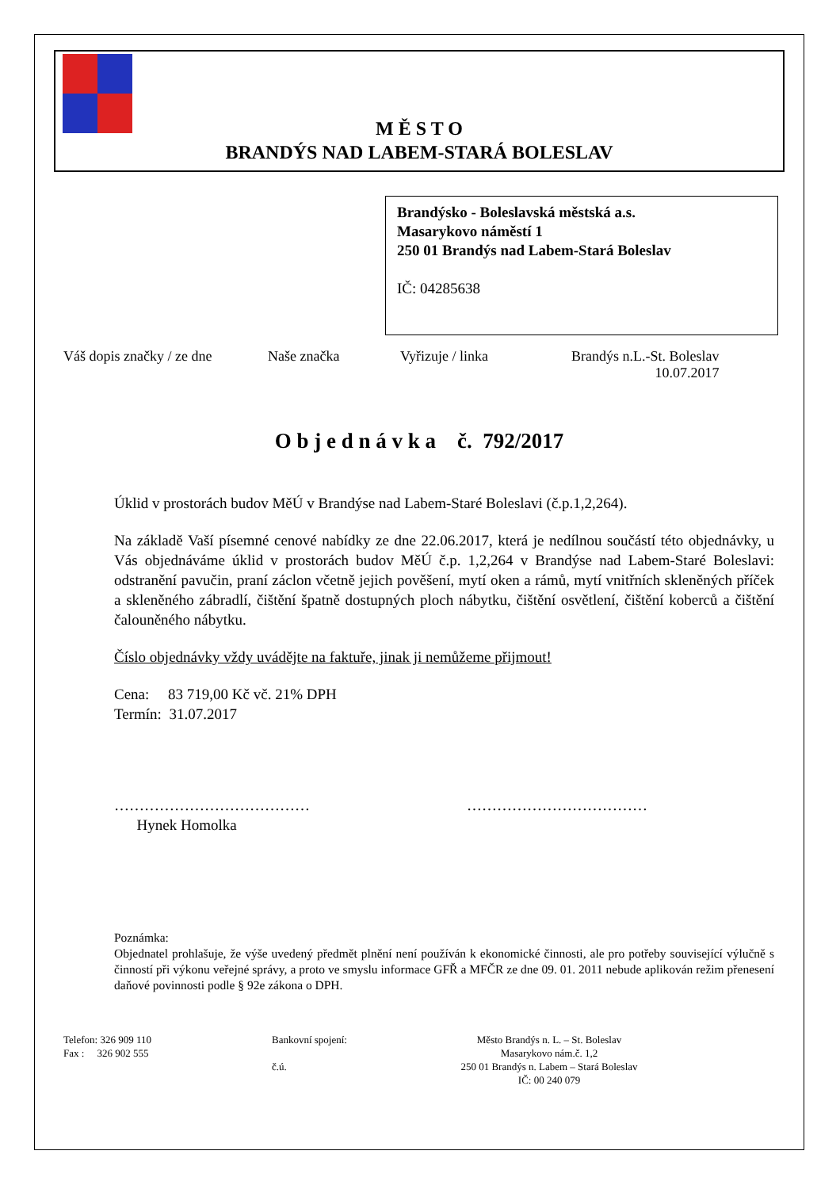M Ě S T O
BRANDÝS NAD LABEM-STARÁ BOLESLAV
Brandýsko - Boleslavská městská a.s.
Masarykovo náměstí 1
250 01 Brandýs nad Labem-Stará Boleslav
IČ: 04285638
Váš dopis značky / ze dne
Našе značka Vyřizuje / linka Brandýs n.L.-St. Boleslav
10.07.2017
O b j e d n á v k a č. 792/2017
Úklid v prostorách budov MěÚ v Brandýse nad Labem-Staré Boleslavi (č.p.1,2,264).
Na základě Vaší písemné cenové nabídky ze dne 22.06.2017, která je nedílnou součástí této objednávky, u Vás objednáváme úklid v prostorách budov MěÚ č.p. 1,2,264 v Brandýse nad Labem-Staré Boleslavi: odstranění pavučin, praní záclon včetně jejich pověšení, mytí oken a rámů, mytí vnitřních skleněných příček a skleněného zábradlí, čištění špatně dostupných ploch nábytku, čištění osvětlení, čištění koberců a čištění čalouněného nábytku.
Číslo objednávky vždy uvádějte na faktuře, jinak ji nemůžeme přijmout!
Cena: 83 719,00 Kč vč. 21% DPH
Termín: 31.07.2017
…………………………………
Hynek Homolka
………………………………
Poznámka:
Objednatel prohlašuje, že výše uvedený předmět plnění není používán k ekonomické činnosti, ale pro potřeby související výlučně s činností při výkonu veřejné správy, a proto ve smyslu informace GFŘ a MFČR ze dne 09. 01. 2011 nebude aplikován režim přenesení daňové povinnosti podle § 92e zákona o DPH.
Telefon: 326 909 110
Fax : 326 902 555
Bankovní spojení:
č.ú.
Město Brandýs n. L. – St. Boleslav
Masarykovo nám.č. 1,2
250 01 Brandýs n. Labem – Stará Boleslav
IČ: 00 240 079